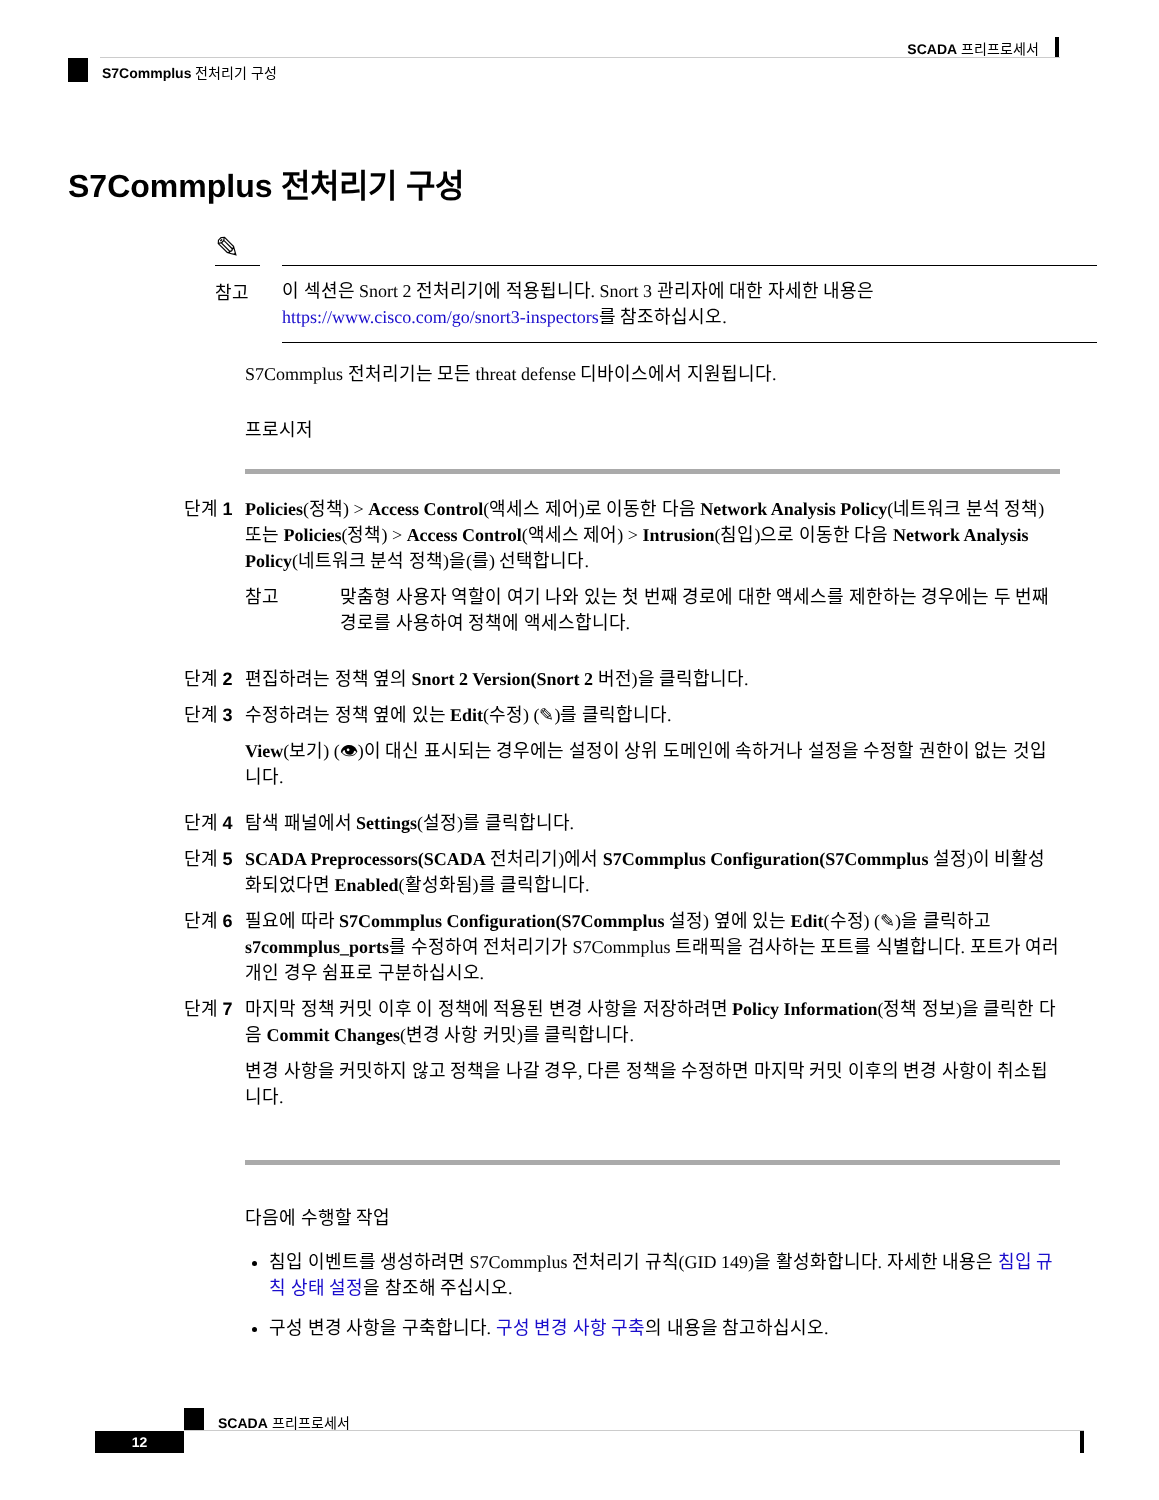SCADA 프리프로세서
S7Commplus 전처리기 구성
S7Commplus 전처리기 구성
✎
참고
이 섹션은 Snort 2 전처리기에 적용됩니다. Snort 3 관리자에 대한 자세한 내용은 https://www.cisco.com/go/snort3-inspectors를 참조하십시오.
S7Commplus 전처리기는 모든 threat defense 디바이스에서 지원됩니다.
프로시저
단계 1 Policies(정책) > Access Control(액세스 제어)로 이동한 다음 Network Analysis Policy(네트워크 분석 정책) 또는 Policies(정책) > Access Control(액세스 제어) > Intrusion(침입)으로 이동한 다음 Network Analysis Policy(네트워크 분석 정책)을(를) 선택합니다.
참고 맞춤형 사용자 역할이 여기 나와 있는 첫 번째 경로에 대한 액세스를 제한하는 경우에는 두 번째 경로를 사용하여 정책에 액세스합니다.
단계 2 편집하려는 정책 옆의 Snort 2 Version(Snort 2 버전)을 클릭합니다.
단계 3 수정하려는 정책 옆에 있는 Edit(수정) (✎)를 클릭합니다.
View(보기) (👁)이 대신 표시되는 경우에는 설정이 상위 도메인에 속하거나 설정을 수정할 권한이 없는 것입니다.
단계 4 탐색 패널에서 Settings(설정)를 클릭합니다.
단계 5 SCADA Preprocessors(SCADA 전처리기)에서 S7Commplus Configuration(S7Commplus 설정)이 비활성화되었다면 Enabled(활성화됨)를 클릭합니다.
단계 6 필요에 따라 S7Commplus Configuration(S7Commplus 설정) 옆에 있는 Edit(수정) (✎)을 클릭하고 s7commplus_ports를 수정하여 전처리기가 S7Commplus 트래픽을 검사하는 포트를 식별합니다. 포트가 여러 개인 경우 쉼표로 구분하십시오.
단계 7 마지막 정책 커밋 이후 이 정책에 적용된 변경 사항을 저장하려면 Policy Information(정책 정보)을 클릭한 다음 Commit Changes(변경 사항 커밋)를 클릭합니다.
변경 사항을 커밋하지 않고 정책을 나갈 경우, 다른 정책을 수정하면 마지막 커밋 이후의 변경 사항이 취소됩니다.
다음에 수행할 작업
침입 이벤트를 생성하려면 S7Commplus 전처리기 규칙(GID 149)을 활성화합니다. 자세한 내용은 침입 규칙 상태 설정을 참조해 주십시오.
구성 변경 사항을 구축합니다. 구성 변경 사항 구축의 내용을 참고하십시오.
SCADA 프리프로세서
12